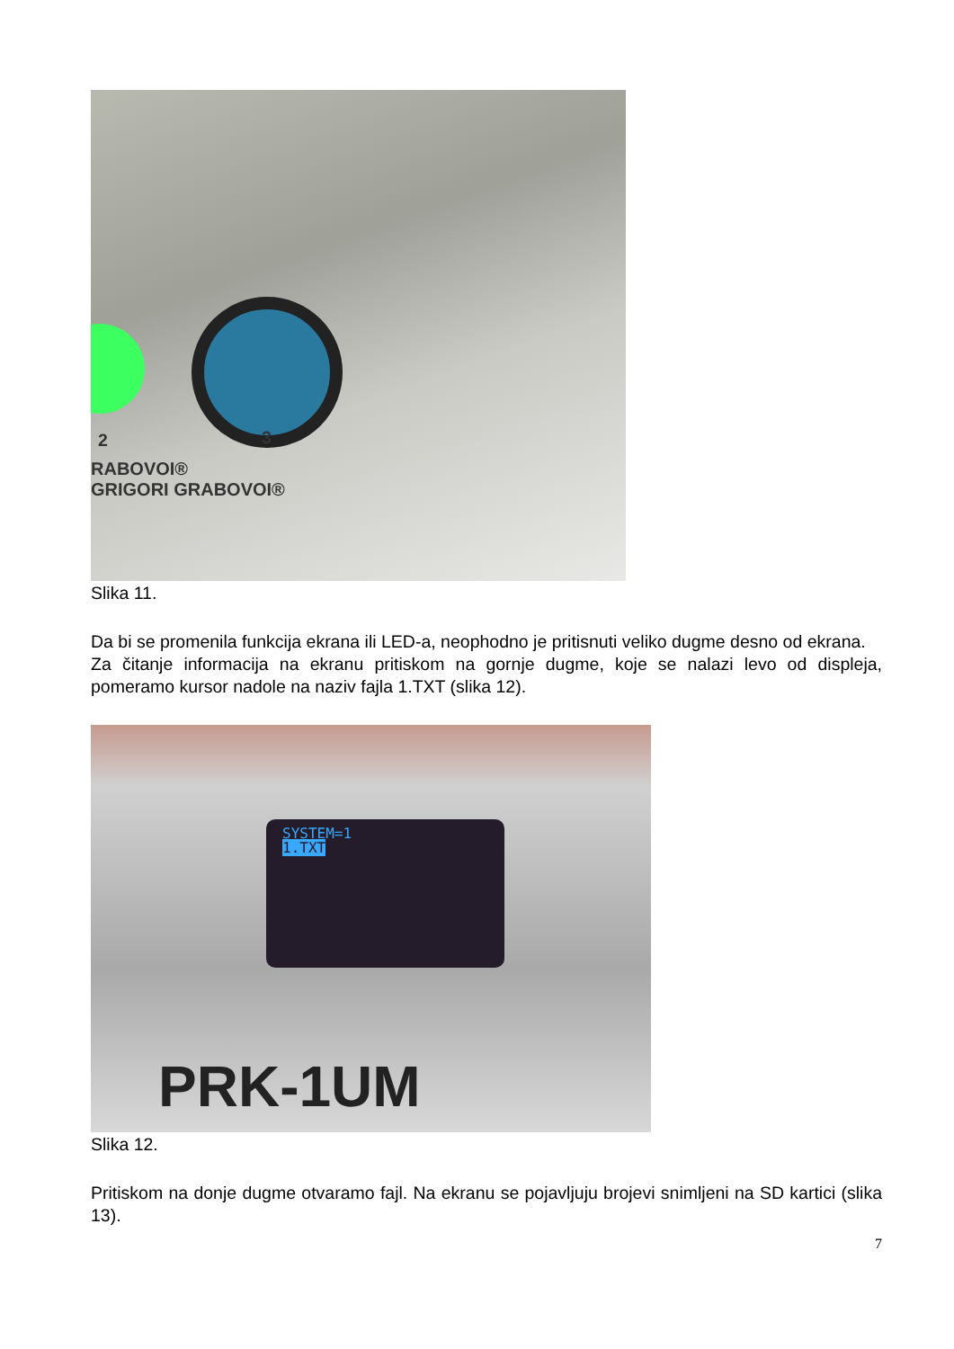2 3
RABOVOI®
GRIGORI GRABOVOI®
Slika 11.
Da bi se promenila funkcija ekrana ili LED-a, neophodno je pritisnuti veliko dugme desno od ekrana.
Za čitanje informacija na ekranu pritiskom na gornje dugme, koje se nalazi levo od displeja, pomeramo kursor nadole na naziv fajla 1.TXT (slika 12).
SYSTEM=1
1.TXT
PRK-1UM
Slika 12.
Pritiskom na donje dugme otvaramo fajl. Na ekranu se pojavljuju brojevi snimljeni na SD kartici (slika 13).
7